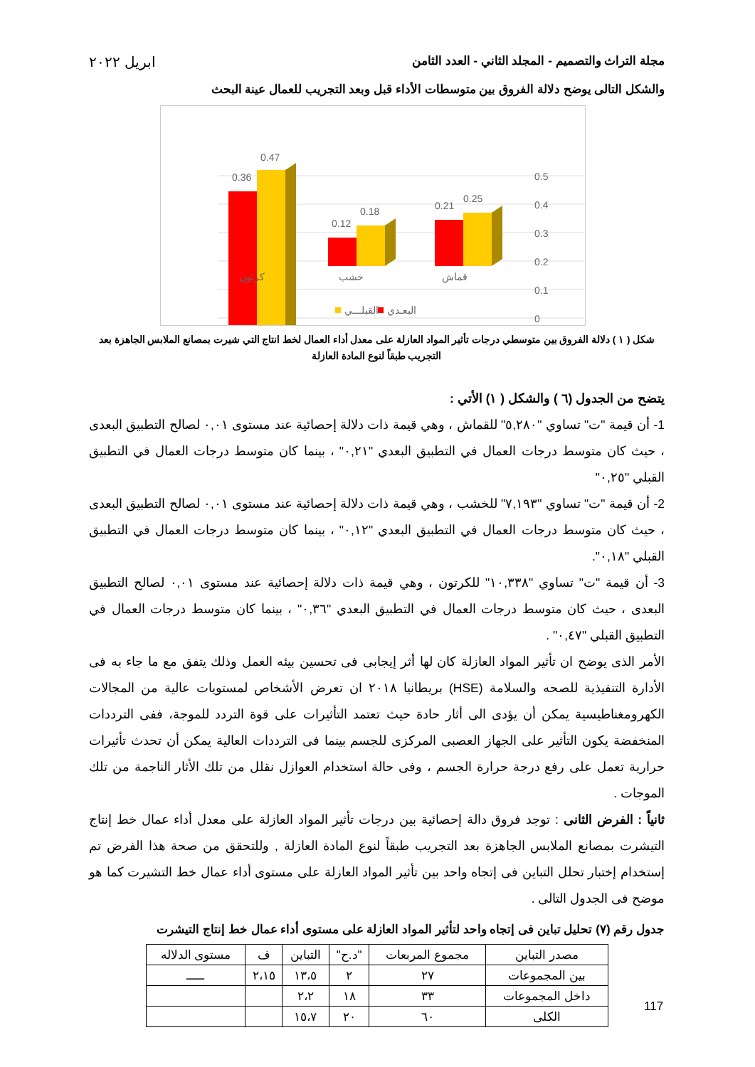مجلة التراث والتصميم - المجلد الثاني - العدد الثامن ابريل ٢٠٢٢
والشكل التالى يوضح دلالة الفروق بين متوسطات الأداء قبل وبعد التجريب للعمال عينة البحث
0.5
0.4
0.3
0.2
0.1
0
0.36
0.47
0.12
0.18
0.21
0.25
كرتون
خشب
قماش
القبلـــي
البعـدي
شكل ( ١ ) دلالة الفروق بين متوسطي درجات تأثير المواد العازلة على معدل أداء العمال لخط انتاج التي شيرت بمصانع الملابس الجاهزة بعد التجريب طبقاً لنوع المادة العازلة
يتضح من الجدول (٦ ) والشكل ( ١) الأتي :
1- أن قيمة "ت" تساوي "٥,٢٨٠" للقماش ، وهي قيمة ذات دلالة إحصائية عند مستوى ٠,٠١ لصالح التطبيق البعدى ، حيث كان متوسط درجات العمال في التطبيق البعدي "٠,٢١" ، بينما كان متوسط درجات العمال في التطبيق القبلي "٠,٢٥"
2- أن قيمة "ت" تساوي "٧,١٩٣" للخشب ، وهي قيمة ذات دلالة إحصائية عند مستوى ٠,٠١ لصالح التطبيق البعدى ، حيث كان متوسط درجات العمال في التطبيق البعدي "٠,١٢" ، بينما كان متوسط درجات العمال في التطبيق القبلي "٠,١٨".
3- أن قيمة "ت" تساوي "١٠,٣٣٨" للكرتون ، وهي قيمة ذات دلالة إحصائية عند مستوى ٠,٠١ لصالح التطبيق البعدى ، حيث كان متوسط درجات العمال في التطبيق البعدي "٠,٣٦" ، بينما كان متوسط درجات العمال في التطبيق القبلي "٠,٤٧" .
الأمر الذى يوضح ان تأثير المواد العازلة كان لها أثر إيجابى فى تحسين بيئه العمل وذلك يتفق مع ما جاء به فى الأدارة التنفيذية للصحه والسلامة (HSE) بريطانيا ٢٠١٨ ان تعرض الأشخاص لمستويات عالية من المجالات الكهرومغناطيسية يمكن أن يؤدى الى أثار حادة حيث تعتمد التأثيرات على قوة التردد للموجة، ففى الترددات المنخفضة يكون التأثير على الجهاز العصبى المركزى للجسم بينما فى الترددات العالية يمكن أن تحدث تأثيرات حرارية تعمل على رفع درجة حرارة الجسم ، وفى حالة استخدام العوازل نقلل من تلك الأثار الناجمة من تلك الموجات .
ثانياً : الفرض الثانى : توجد فروق دالة إحصائية بين درجات تأثير المواد العازلة على معدل أداء عمال خط إنتاج التيشرت بمصانع الملابس الجاهزة بعد التجريب طبقاً لنوع المادة العازلة , وللتحقق من صحة هذا الفرض تم إستخدام إختبار تحلل التباين فى إتجاه واحد بين تأثير المواد العازلة على مستوى أداء عمال خط التشيرت كما هو موضح فى الجدول التالى .
جدول رقم (٧) تحليل تباين فى إتجاه واحد لتأثير المواد العازلة على مستوى أداء عمال خط إنتاج التيشرت
| مصدر التباين | مجموع المربعات | "د.ح" | التباين | ف | مستوى الدلاله |
| بين المجموعات | ٢٧ | ٢ | ١٣،٥ | ٢،١٥ | ـــــ |
| داخل المجموعات | ٣٣ | ١٨ | ٢،٢ | | |
| الكلى | ٦٠ | ٢٠ | ١٥،٧ | | |
117